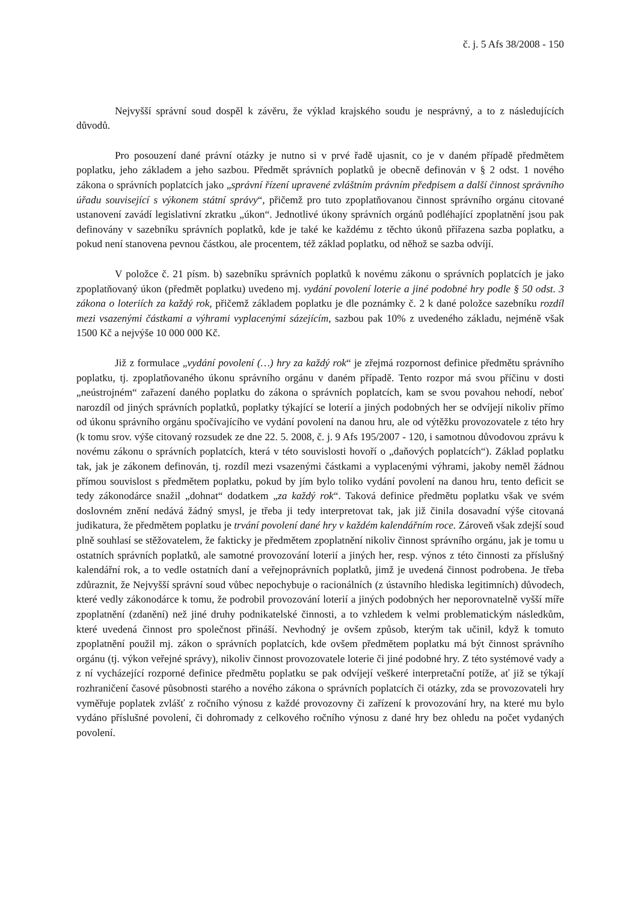č. j. 5 Afs 38/2008 - 150
Nejvyšší správní soud dospěl k závěru, že výklad krajského soudu je nesprávný, a to z následujících důvodů.
Pro posouzení dané právní otázky je nutno si v prvé řadě ujasnit, co je v daném případě předmětem poplatku, jeho základem a jeho sazbou. Předmět správních poplatků je obecně definován v § 2 odst. 1 nového zákona o správních poplatcích jako „správní řízení upravené zvláštním právním předpisem a další činnost správního úřadu související s výkonem státní správy“, přičemž pro tuto zpoplatňovanou činnost správního orgánu citované ustanovení zavádí legislativní zkratku „úkon“. Jednotlivé úkony správních orgánů podléhající zpoplatnění jsou pak definovány v sazebníku správních poplatků, kde je také ke každému z těchto úkonů přiřazena sazba poplatku, a pokud není stanovena pevnou částkou, ale procentem, též základ poplatku, od něhož se sazba odvíjí.
V položce č. 21 písm. b) sazebníku správních poplatků k novému zákonu o správních poplatcích je jako zpoplatňovaný úkon (předmět poplatku) uvedeno mj. vydání povolení loterie a jiné podobné hry podle § 50 odst. 3 zákona o loteriích za každý rok, přičemž základem poplatku je dle poznámky č. 2 k dané položce sazebníku rozdíl mezi vsazenými částkami a výhrami vyplacenými sázejícím, sazbou pak 10% z uvedeného základu, nejméně však 1500 Kč a nejvýše 10 000 000 Kč.
Již z formulace „vydání povolení (…) hry za každý rok“ je zřejmá rozpornost definice předmětu správního poplatku, tj. zpoplatňovaného úkonu správního orgánu v daném případě. Tento rozpor má svou příčinu v dosti „neústrojném“ zařazení daného poplatku do zákona o správních poplatcích, kam se svou povahou nehodí, neboť narozdíl od jiných správních poplatků, poplatky týkající se loterií a jiných podobných her se odvíjejí nikoliv přímo od úkonu správního orgánu spočívajícího ve vydání povolení na danou hru, ale od výtěžku provozovatele z této hry (k tomu srov. výše citovaný rozsudek ze dne 22. 5. 2008, č. j. 9 Afs 195/2007 - 120, i samotnou důvodovou zprávu k novému zákonu o správních poplatcích, která v této souvislosti hovoří o „daňových poplatcích“). Základ poplatku tak, jak je zákonem definován, tj. rozdíl mezi vsazenými částkami a vyplacenými výhrami, jakoby neměl žádnou přímou souvislost s předmětem poplatku, pokud by jím bylo toliko vydání povolení na danou hru, tento deficit se tedy zákonodárce snažil „dohnat“ dodatkem „za každý rok“. Taková definice předmětu poplatku však ve svém doslovném znění nedává žádný smysl, je třeba ji tedy interpretovat tak, jak již činila dosavadní výše citovaná judikatura, že předmětem poplatku je trvání povolení dané hry v každém kalendářním roce. Zároveň však zdejší soud plně souhlasí se stěžovatelem, že fakticky je předmětem zpoplatnění nikoliv činnost správního orgánu, jak je tomu u ostatních správních poplatků, ale samotné provozování loterií a jiných her, resp. výnos z této činnosti za příslušný kalendářní rok, a to vedle ostatních daní a veřejnoprávních poplatků, jimž je uvedená činnost podrobena. Je třeba zdůraznit, že Nejvyšší správní soud vůbec nepochybuje o racionálních (z ústavního hlediska legitimních) důvodech, které vedly zákonodárce k tomu, že podrobil provozování loterií a jiných podobných her neporovnatelně vyšší míře zpoplatnění (zdanění) než jiné druhy podnikatelské činnosti, a to vzhledem k velmi problematickým následkům, které uvedená činnost pro společnost přináší. Nevhodný je ovšem způsob, kterým tak učinil, když k tomuto zpoplatnění použil mj. zákon o správních poplatcích, kde ovšem předmětem poplatku má být činnost správního orgánu (tj. výkon veřejné správy), nikoliv činnost provozovatele loterie či jiné podobné hry. Z této systémové vady a z ní vycházející rozporné definice předmětu poplatku se pak odvíjejí veškeré interpretační potíže, ať již se týkají rozhraničení časové působnosti starého a nového zákona o správních poplatcích či otázky, zda se provozovateli hry vyměřuje poplatek zvlášť z ročního výnosu z každé provozovny či zařízení k provozování hry, na které mu bylo vydáno příslušné povolení, či dohromady z celkového ročního výnosu z dané hry bez ohledu na počet vydaných povolení.